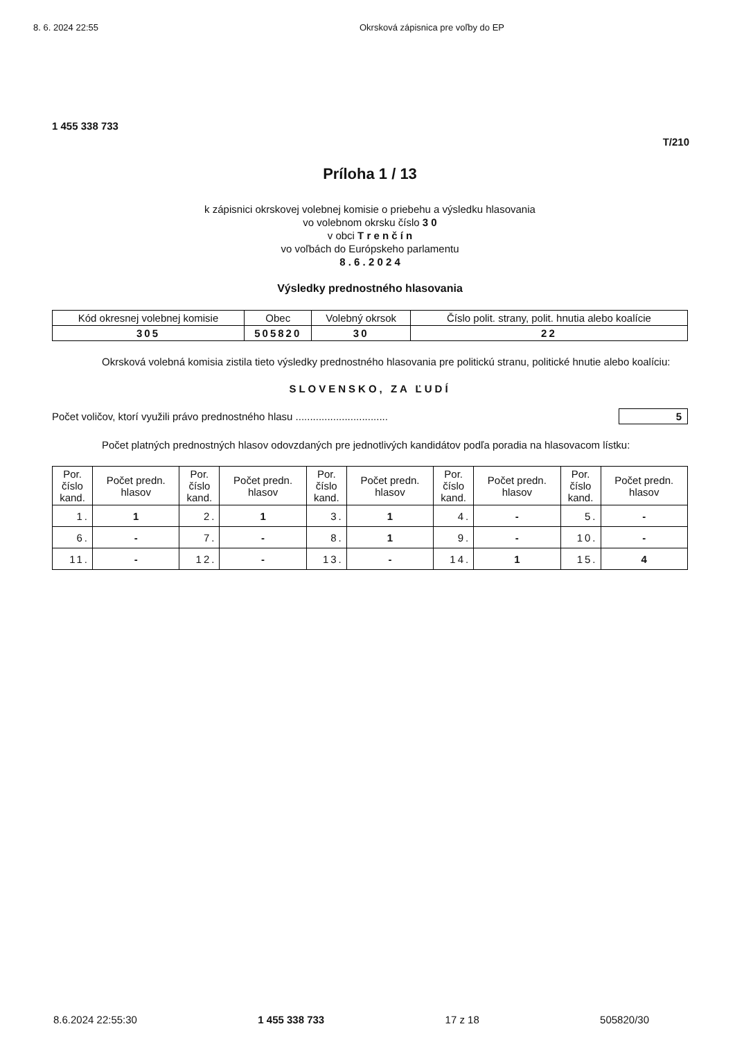8. 6. 2024 22:55 Okrsková zápisnica pre voľby do EP
1 455 338 733
T/210
Príloha 1 / 13
k zápisnici okrskovej volebnej komisie o priebehu a výsledku hlasovania
vo volebnom okrsku číslo 3 0
v obci T r e n č í n
vo voľbách do Európskeho parlamentu
8 . 6 . 2 0 2 4
Výsledky prednostného hlasovania
| Kód okresnej volebnej komisie | Obec | Volebný okrsok | Číslo polit. strany, polit. hnutia alebo koalície |
| --- | --- | --- | --- |
| 305 | 505820 | 30 | 22 |
Okrsková volebná komisia zistila tieto výsledky prednostného hlasovania pre politickú stranu, politické hnutie alebo koalíciu:
SLOVENSKO, ZA ĽUDÍ
Počet voličov, ktorí využili právo prednostného hlasu ................................ 5
Počet platných prednostných hlasov odovzdaných pre jednotlivých kandidátov podľa poradia na hlasovacom lístku:
| Por. číslo kand. | Počet predn. hlasov | Por. číslo kand. | Počet predn. hlasov | Por. číslo kand. | Počet predn. hlasov | Por. číslo kand. | Počet predn. hlasov | Por. číslo kand. | Počet predn. hlasov |
| --- | --- | --- | --- | --- | --- | --- | --- | --- | --- |
| 1. | 1 | 2. | 1 | 3. | 1 | 4. | - | 5. | - |
| 6. | - | 7. | - | 8. | 1 | 9. | - | 10. | - |
| 11. | - | 12. | - | 13. | - | 14. | 1 | 15. | 4 |
8.6.2024 22:55:30 1 455 338 733 17 z 18 505820/30